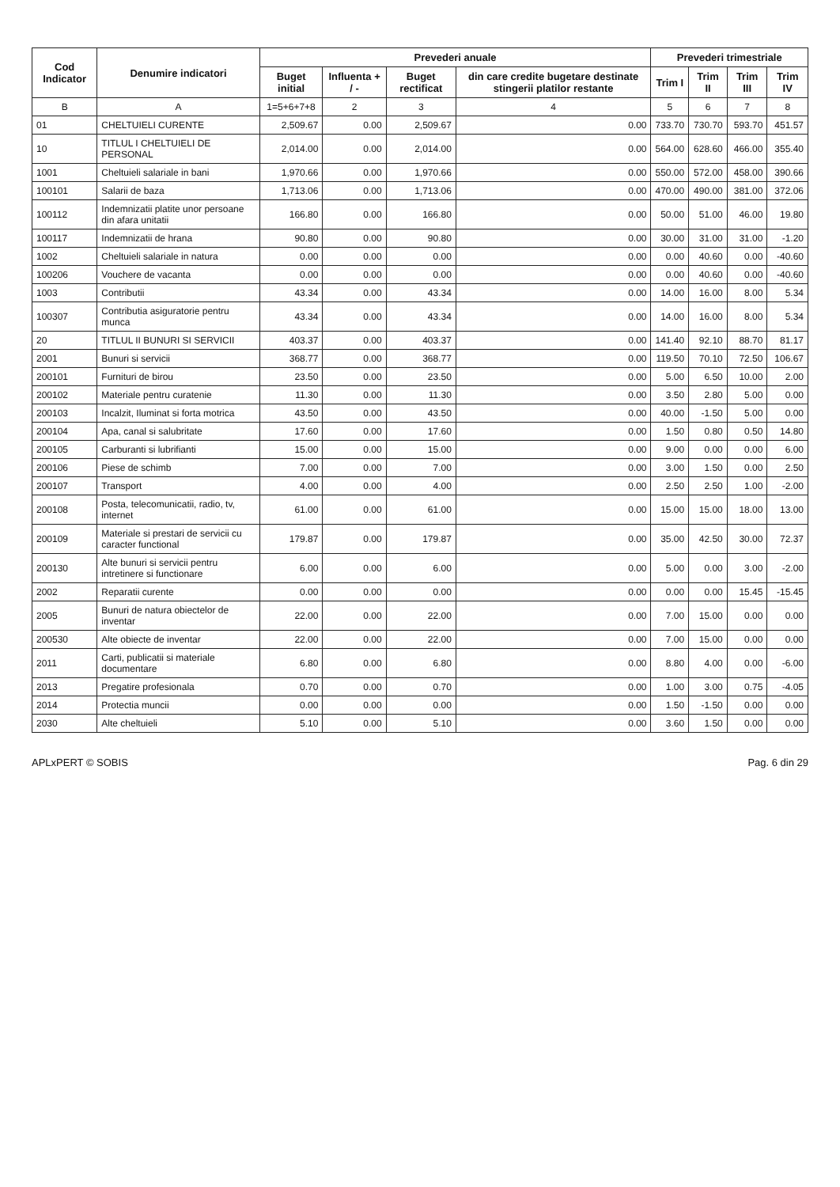| Cod Indicator | Denumire indicatori | Prevederi anuale | | | | Prevederi trimestriale | | | |
| --- | --- | --- | --- | --- | --- | --- | --- | --- | --- |
| | | Buget initial | Influenta + / - | Buget rectificat | din care credite bugetare destinate stingerii platilor restante | Trim I | Trim II | Trim III | Trim IV |
| B | A | 1=5+6+7+8 | 2 | 3 | 4 | 5 | 6 | 7 | 8 |
| 01 | CHELTUIELI CURENTE | 2,509.67 | 0.00 | 2,509.67 | 0.00 | 733.70 | 730.70 | 593.70 | 451.57 |
| 10 | TITLUL I CHELTUIELI DE PERSONAL | 2,014.00 | 0.00 | 2,014.00 | 0.00 | 564.00 | 628.60 | 466.00 | 355.40 |
| 1001 | Cheltuieli salariale in bani | 1,970.66 | 0.00 | 1,970.66 | 0.00 | 550.00 | 572.00 | 458.00 | 390.66 |
| 100101 | Salarii de baza | 1,713.06 | 0.00 | 1,713.06 | 0.00 | 470.00 | 490.00 | 381.00 | 372.06 |
| 100112 | Indemnizatii platite unor persoane din afara unitatii | 166.80 | 0.00 | 166.80 | 0.00 | 50.00 | 51.00 | 46.00 | 19.80 |
| 100117 | Indemnizatii de hrana | 90.80 | 0.00 | 90.80 | 0.00 | 30.00 | 31.00 | 31.00 | -1.20 |
| 1002 | Cheltuieli salariale in natura | 0.00 | 0.00 | 0.00 | 0.00 | 0.00 | 40.60 | 0.00 | -40.60 |
| 100206 | Vouchere de vacanta | 0.00 | 0.00 | 0.00 | 0.00 | 0.00 | 40.60 | 0.00 | -40.60 |
| 1003 | Contributii | 43.34 | 0.00 | 43.34 | 0.00 | 14.00 | 16.00 | 8.00 | 5.34 |
| 100307 | Contributia asiguratorie pentru munca | 43.34 | 0.00 | 43.34 | 0.00 | 14.00 | 16.00 | 8.00 | 5.34 |
| 20 | TITLUL II BUNURI SI SERVICII | 403.37 | 0.00 | 403.37 | 0.00 | 141.40 | 92.10 | 88.70 | 81.17 |
| 2001 | Bunuri si servicii | 368.77 | 0.00 | 368.77 | 0.00 | 119.50 | 70.10 | 72.50 | 106.67 |
| 200101 | Furnituri de birou | 23.50 | 0.00 | 23.50 | 0.00 | 5.00 | 6.50 | 10.00 | 2.00 |
| 200102 | Materiale pentru curatenie | 11.30 | 0.00 | 11.30 | 0.00 | 3.50 | 2.80 | 5.00 | 0.00 |
| 200103 | Incalzit, Iluminat si forta motrica | 43.50 | 0.00 | 43.50 | 0.00 | 40.00 | -1.50 | 5.00 | 0.00 |
| 200104 | Apa, canal si salubritate | 17.60 | 0.00 | 17.60 | 0.00 | 1.50 | 0.80 | 0.50 | 14.80 |
| 200105 | Carburanti si lubrifianti | 15.00 | 0.00 | 15.00 | 0.00 | 9.00 | 0.00 | 0.00 | 6.00 |
| 200106 | Piese de schimb | 7.00 | 0.00 | 7.00 | 0.00 | 3.00 | 1.50 | 0.00 | 2.50 |
| 200107 | Transport | 4.00 | 0.00 | 4.00 | 0.00 | 2.50 | 2.50 | 1.00 | -2.00 |
| 200108 | Posta, telecomunicatii, radio, tv, internet | 61.00 | 0.00 | 61.00 | 0.00 | 15.00 | 15.00 | 18.00 | 13.00 |
| 200109 | Materiale si prestari de servicii cu caracter functional | 179.87 | 0.00 | 179.87 | 0.00 | 35.00 | 42.50 | 30.00 | 72.37 |
| 200130 | Alte bunuri si servicii pentru intretinere si functionare | 6.00 | 0.00 | 6.00 | 0.00 | 5.00 | 0.00 | 3.00 | -2.00 |
| 2002 | Reparatii curente | 0.00 | 0.00 | 0.00 | 0.00 | 0.00 | 0.00 | 15.45 | -15.45 |
| 2005 | Bunuri de natura obiectelor de inventar | 22.00 | 0.00 | 22.00 | 0.00 | 7.00 | 15.00 | 0.00 | 0.00 |
| 200530 | Alte obiecte de inventar | 22.00 | 0.00 | 22.00 | 0.00 | 7.00 | 15.00 | 0.00 | 0.00 |
| 2011 | Carti, publicatii si materiale documentare | 6.80 | 0.00 | 6.80 | 0.00 | 8.80 | 4.00 | 0.00 | -6.00 |
| 2013 | Pregatire profesionala | 0.70 | 0.00 | 0.70 | 0.00 | 1.00 | 3.00 | 0.75 | -4.05 |
| 2014 | Protectia muncii | 0.00 | 0.00 | 0.00 | 0.00 | 1.50 | -1.50 | 0.00 | 0.00 |
| 2030 | Alte cheltuieli | 5.10 | 0.00 | 5.10 | 0.00 | 3.60 | 1.50 | 0.00 | 0.00 |
APLxPERT © SOBIS Pag. 6 din 29